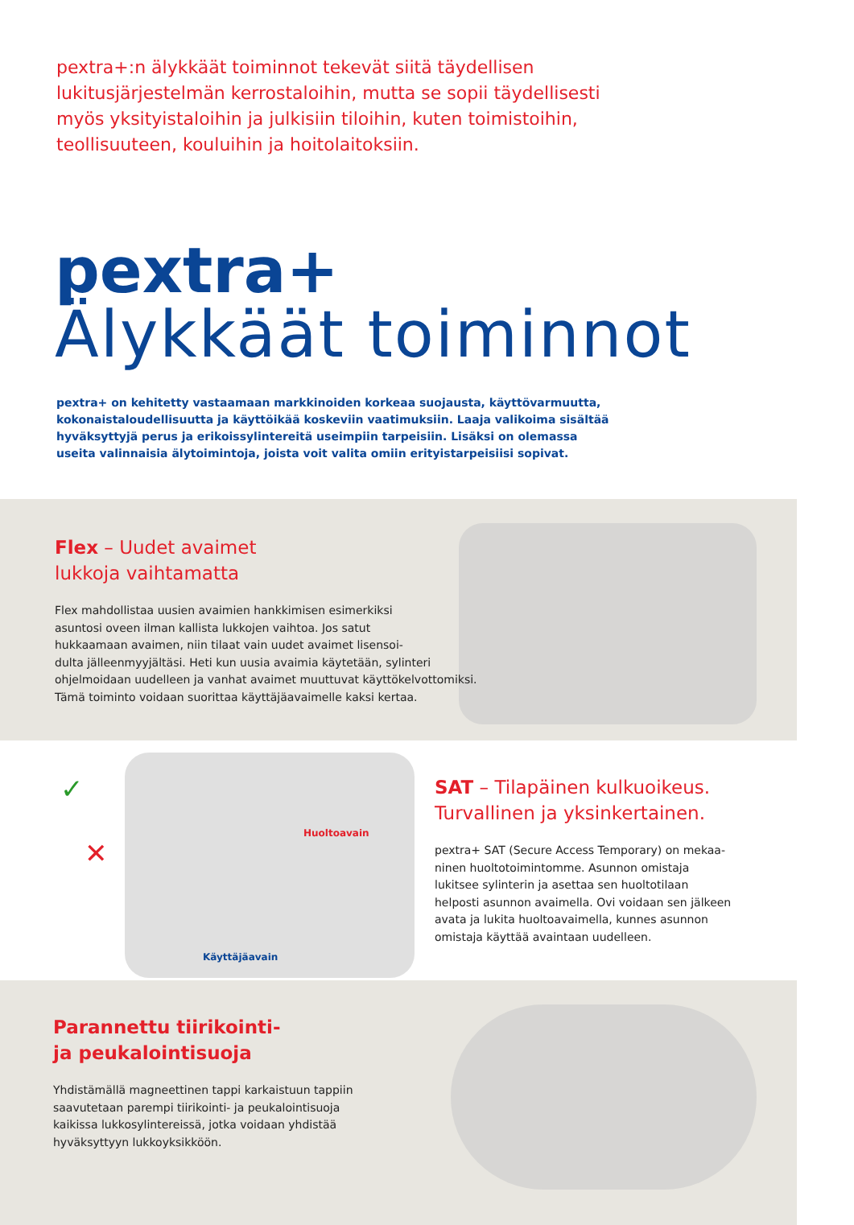pextra+:n älykkäät toiminnot tekevät siitä täydellisen lukitusjärjestelmän kerrostaloihin, mutta se sopii täydellisesti myös yksityistaloihin ja julkisiin tiloihin, kuten toimistoihin, teollisuuteen, kouluihin ja hoitolaitoksiin.
pextra+
Älykkäät toiminnot
pextra+ on kehitetty vastaamaan markkinoiden korkeaa suojausta, käyttövarmuutta, kokonaistaloudellisuutta ja käyttöikää koskeviin vaatimuksiin. Laaja valikoima sisältää hyväksyttyjä perus ja erikoissylintereitä useimpiin tarpeisiin. Lisäksi on olemassa useita valinnaisia älytoimintoja, joista voit valita omiin erityistarpeisiisi sopivat.
Flex – Uudet avaimet
lukkoja vaihtamatta
Flex mahdollistaa uusien avaimien hankkimisen esimerkiksi
asuntosi oveen ilman kallista lukkojen vaihtoa. Jos satut
hukkaamaan avaimen, niin tilaat vain uudet avaimet lisensoi-
dulta jälleenmyyjältäsi. Heti kun uusia avaimia käytetään, sylinteri
ohjelmoidaan uudelleen ja vanhat avaimet muuttuvat käyttökelvottomiksi.
Tämä toiminto voidaan suorittaa käyttäjäavaimelle kaksi kertaa.
✓
✕
Huoltoavain
Käyttäjäavain
SAT – Tilapäinen kulkuoikeus.
Turvallinen ja yksinkertainen.
pextra+ SAT (Secure Access Temporary) on mekaa-
ninen huoltotoimintomme. Asunnon omistaja
lukitsee sylinterin ja asettaa sen huoltotilaan
helposti asunnon avaimella. Ovi voidaan sen jälkeen
avata ja lukita huoltoavaimella, kunnes asunnon
omistaja käyttää avaintaan uudelleen.
Parannettu tiirikointi-
ja peukalointisuoja
Yhdistämällä magneettinen tappi karkaistuun tappiin
saavutetaan parempi tiirikointi- ja peukalointisuoja
kaikissa lukkosylintereissä, jotka voidaan yhdistää
hyväksyttyyn lukkoyksikköön.